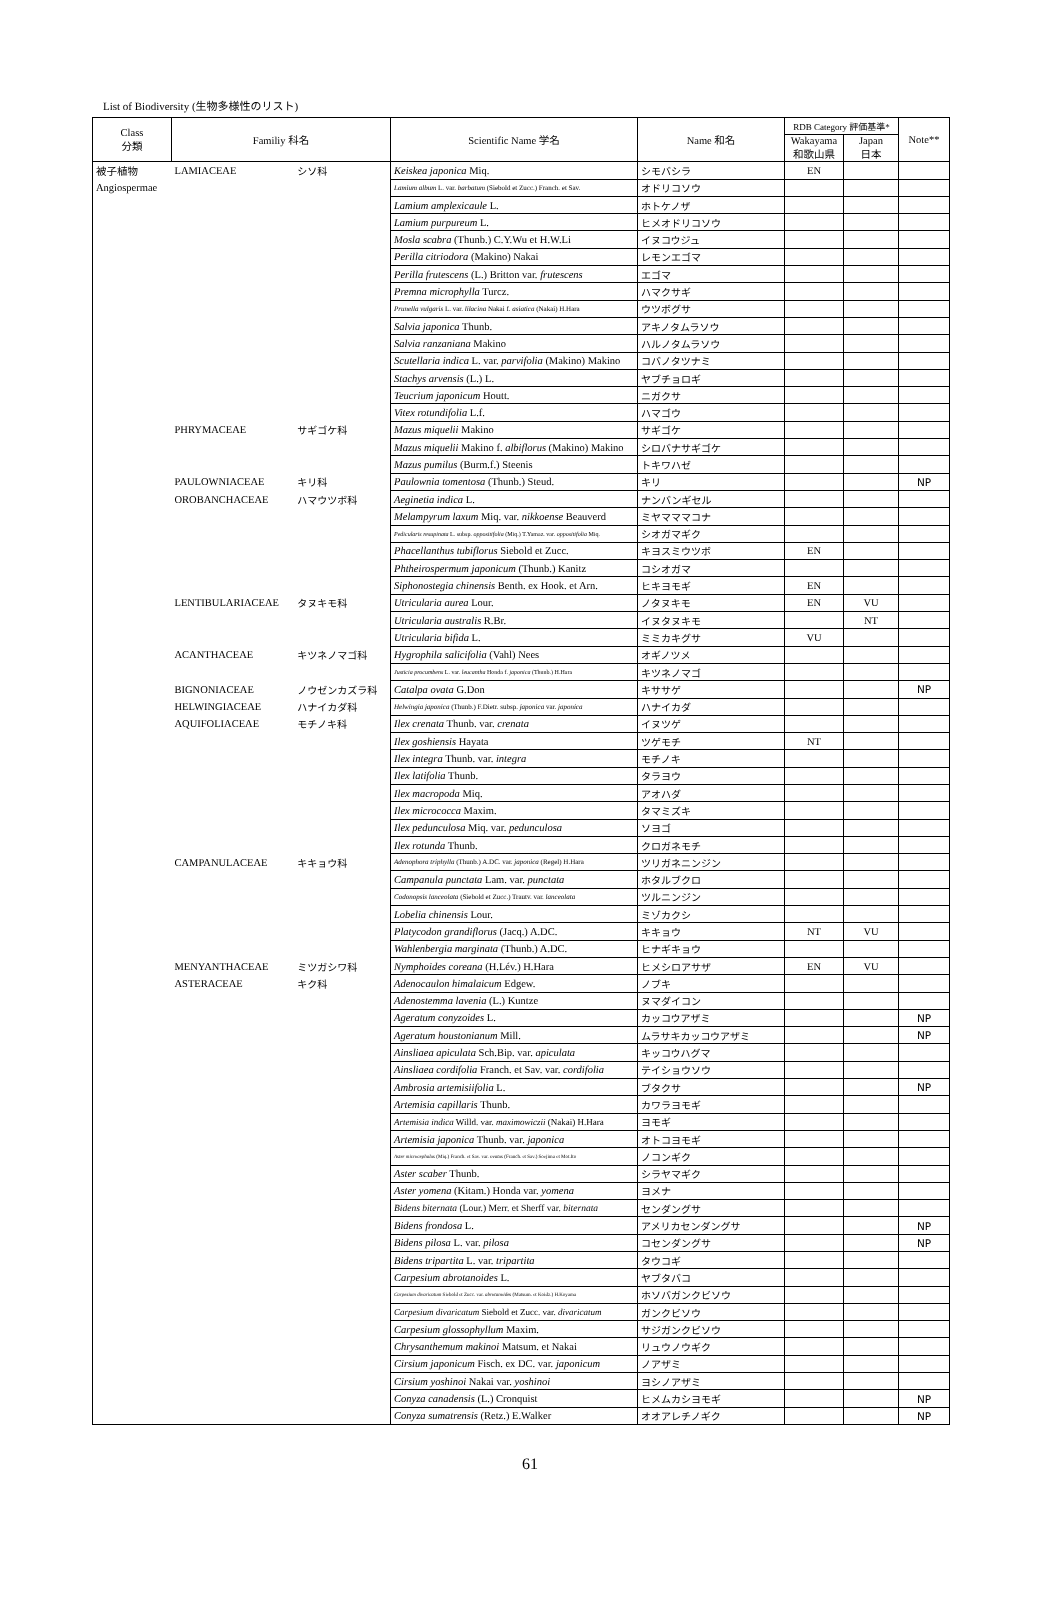List of Biodiversity (生物多様性のリスト)
| Class 分類 | Familiy 科名 | | Scientific Name 学名 | Name 和名 | RDB Category 評価基準* | | Note** |
| --- | --- | --- | --- | --- | --- | --- | --- |
| | | | | | Wakayama 和歌山県 | Japan 日本 | |
| 被子植物 | LAMIACEAE | シソ科 | Keiskea japonica Miq. | シモバシラ | EN | | |
| Angiospermae | | | Lamium album L. var. barbatum (Siebold et Zucc.) Franch. et Sav. | オドリコソウ | | | |
| | | | Lamium amplexicaule L. | ホトケノザ | | | |
| | | | Lamium purpureum L. | ヒメオドリコソウ | | | |
| | | | Mosla scabra (Thunb.) C.Y.Wu et H.W.Li | イヌコウジュ | | | |
| | | | Perilla citriodora (Makino) Nakai | レモンエゴマ | | | |
| | | | Perilla frutescens (L.) Britton var. frutescens | エゴマ | | | |
| | | | Premna microphylla Turcz. | ハマクサギ | | | |
| | | | Prunella vulgaris L. var. lilacina Nakai f. asiatica (Nakai) H.Hara | ウツボグサ | | | |
| | | | Salvia japonica Thunb. | アキノタムラソウ | | | |
| | | | Salvia ranzaniana Makino | ハルノタムラソウ | | | |
| | | | Scutellaria indica L. var. parvifolia (Makino) Makino | コバノタツナミ | | | |
| | | | Stachys arvensis (L.) L. | ヤブチョロギ | | | |
| | | | Teucrium japonicum Houtt. | ニガクサ | | | |
| | | | Vitex rotundifolia L.f. | ハマゴウ | | | |
| | PHRYMACEAE | サギゴケ科 | Mazus miquelii Makino | サギゴケ | | | |
| | | | Mazus miquelii Makino f. albiflorus (Makino) Makino | シロバナサギゴケ | | | |
| | | | Mazus pumilus (Burm.f.) Steenis | トキワハゼ | | | |
| | PAULOWNIACEAE | キリ科 | Paulownia tomentosa (Thunb.) Steud. | キリ | | | NP |
| | OROBANCHACEAE | ハマウツボ科 | Aeginetia indica L. | ナンバンギセル | | | |
| | | | Melampyrum laxum Miq. var. nikkoense Beauverd | ミヤマママコナ | | | |
| | | | Pedicularis resupinata L. subsp. oppositifolia (Miq.) T.Yamaz. var. oppositifolia Miq. | シオガマギク | | | |
| | | | Phacellanthus tubiflorus Siebold et Zucc. | キヨスミウツボ | EN | | |
| | | | Phtheirospermum japonicum (Thunb.) Kanitz | コシオガマ | | | |
| | | | Siphonostegia chinensis Benth. ex Hook. et Arn. | ヒキヨモギ | EN | | |
| | LENTIBULARIACEAE | タヌキモ科 | Utricularia aurea Lour. | ノタヌキモ | EN | VU | |
| | | | Utricularia australis R.Br. | イヌタヌキモ | | NT | |
| | | | Utricularia bifida L. | ミミカキグサ | VU | | |
| | ACANTHACEAE | キツネノマゴ科 | Hygrophila salicifolia (Vahl) Nees | オギノツメ | | | |
| | | | Justicia procumbens L. var. leucantha Honda f. japonica (Thunb.) H.Hara | キツネノマゴ | | | |
| | BIGNONIACEAE | ノウゼンカズラ科 | Catalpa ovata G.Don | キササゲ | | | NP |
| | HELWINGIACEAE | ハナイカダ科 | Helwingia japonica (Thunb.) F.Dietr. subsp. japonica var. japonica | ハナイカダ | | | |
| | AQUIFOLIACEAE | モチノキ科 | Ilex crenata Thunb. var. crenata | イヌツゲ | | | |
| | | | Ilex goshiensis Hayata | ツゲモチ | NT | | |
| | | | Ilex integra Thunb. var. integra | モチノキ | | | |
| | | | Ilex latifolia Thunb. | タラヨウ | | | |
| | | | Ilex macropoda Miq. | アオハダ | | | |
| | | | Ilex micrococca Maxim. | タマミズキ | | | |
| | | | Ilex pedunculosa Miq. var. pedunculosa | ソヨゴ | | | |
| | | | Ilex rotunda Thunb. | クロガネモチ | | | |
| | CAMPANULACEAE | キキョウ科 | Adenophora triphylla (Thunb.) A.DC. var. japonica (Regel) H.Hara | ツリガネニンジン | | | |
| | | | Campanula punctata Lam. var. punctata | ホタルブクロ | | | |
| | | | Codonopsis lanceolata (Siebold et Zucc.) Trautv. var. lanceolata | ツルニンジン | | | |
| | | | Lobelia chinensis Lour. | ミゾカクシ | | | |
| | | | Platycodon grandiflorus (Jacq.) A.DC. | キキョウ | NT | VU | |
| | | | Wahlenbergia marginata (Thunb.) A.DC. | ヒナギキョウ | | | |
| | MENYANTHACEAE | ミツガシワ科 | Nymphoides coreana (H.Lév.) H.Hara | ヒメシロアサザ | EN | VU | |
| | ASTERACEAE | キク科 | Adenocaulon himalaicum Edgew. | ノブキ | | | |
| | | | Adenostemma lavenia (L.) Kuntze | ヌマダイコン | | | |
| | | | Ageratum conyzoides L. | カッコウアザミ | | | NP |
| | | | Ageratum houstonianum Mill. | ムラサキカッコウアザミ | | | NP |
| | | | Ainsliaea apiculata Sch.Bip. var. apiculata | キッコウハグマ | | | |
| | | | Ainsliaea cordifolia Franch. et Sav. var. cordifolia | テイショウソウ | | | |
| | | | Ambrosia artemisiifolia L. | ブタクサ | | | NP |
| | | | Artemisia capillaris Thunb. | カワラヨモギ | | | |
| | | | Artemisia indica Willd. var. maximowiczii (Nakai) H.Hara | ヨモギ | | | |
| | | | Artemisia japonica Thunb. var. japonica | オトコヨモギ | | | |
| | | | Aster microcephalus (Miq.) Franch. et Sav. var. ovatus (Franch. et Sav.) Soejima et Mot.Ito | ノコンギク | | | |
| | | | Aster scaber Thunb. | シラヤマギク | | | |
| | | | Aster yomena (Kitam.) Honda var. yomena | ヨメナ | | | |
| | | | Bidens biternata (Lour.) Merr. et Sherff var. biternata | センダングサ | | | |
| | | | Bidens frondosa L. | アメリカセンダングサ | | | NP |
| | | | Bidens pilosa L. var. pilosa | コセンダングサ | | | NP |
| | | | Bidens tripartita L. var. tripartita | タウコギ | | | |
| | | | Carpesium abrotanoides L. | ヤブタバコ | | | |
| | | | Carpesium divaricatum Siebold et Zucc. var. abrotanoides (Matsum. et Koidz.) H.Koyama | ホソバガンクビソウ | | | |
| | | | Carpesium divaricatum Siebold et Zucc. var. divaricatum | ガンクビソウ | | | |
| | | | Carpesium glossophyllum Maxim. | サジガンクビソウ | | | |
| | | | Chrysanthemum makinoi Matsum. et Nakai | リュウノウギク | | | |
| | | | Cirsium japonicum Fisch. ex DC. var. japonicum | ノアザミ | | | |
| | | | Cirsium yoshinoi Nakai var. yoshinoi | ヨシノアザミ | | | |
| | | | Conyza canadensis (L.) Cronquist | ヒメムカシヨモギ | | | NP |
| | | | Conyza sumatrensis (Retz.) E.Walker | オオアレチノギク | | | NP |
61